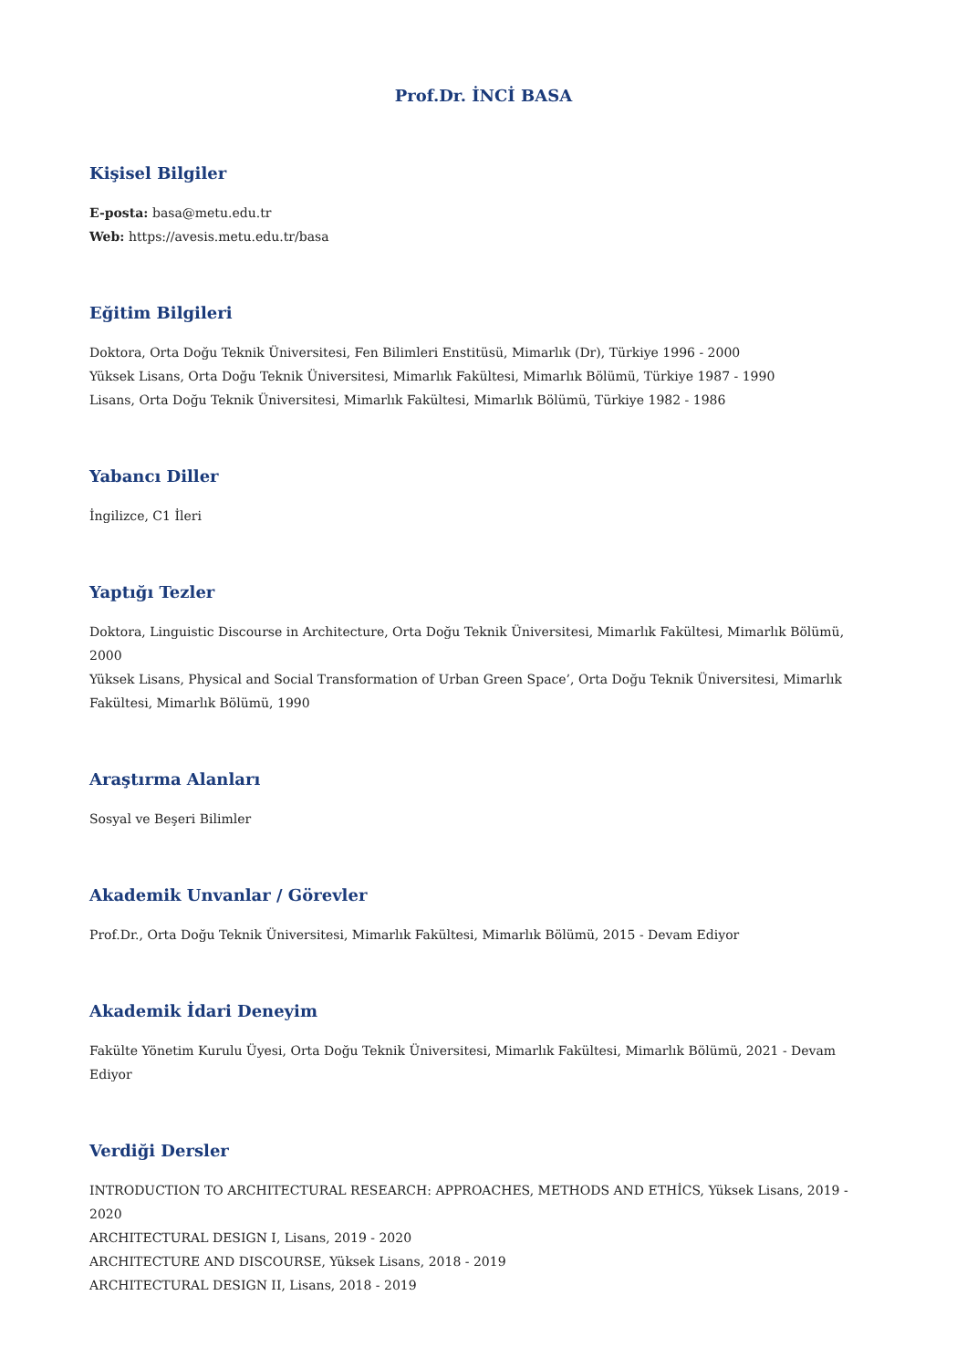Prof.Dr. İNCİ BASA
Kişisel Bilgiler
E-posta: basa@metu.edu.tr
Web: https://avesis.metu.edu.tr/basa
Eğitim Bilgileri
Doktora, Orta Doğu Teknik Üniversitesi, Fen Bilimleri Enstitüsü, Mimarlık (Dr), Türkiye 1996 - 2000
Yüksek Lisans, Orta Doğu Teknik Üniversitesi, Mimarlık Fakültesi, Mimarlık Bölümü, Türkiye 1987 - 1990
Lisans, Orta Doğu Teknik Üniversitesi, Mimarlık Fakültesi, Mimarlık Bölümü, Türkiye 1982 - 1986
Yabancı Diller
İngilizce, C1 İleri
Yaptığı Tezler
Doktora, Linguistic Discourse in Architecture, Orta Doğu Teknik Üniversitesi, Mimarlık Fakültesi, Mimarlık Bölümü, 2000
Yüksek Lisans, Physical and Social Transformation of Urban Green Space’, Orta Doğu Teknik Üniversitesi, Mimarlık Fakültesi, Mimarlık Bölümü, 1990
Araştırma Alanları
Sosyal ve Beşeri Bilimler
Akademik Unvanlar / Görevler
Prof.Dr., Orta Doğu Teknik Üniversitesi, Mimarlık Fakültesi, Mimarlık Bölümü, 2015 - Devam Ediyor
Akademik İdari Deneyim
Fakülte Yönetim Kurulu Üyesi, Orta Doğu Teknik Üniversitesi, Mimarlık Fakültesi, Mimarlık Bölümü, 2021 - Devam Ediyor
Verdiği Dersler
INTRODUCTION TO ARCHITECTURAL RESEARCH: APPROACHES, METHODS AND ETHİCS, Yüksek Lisans, 2019 - 2020
ARCHITECTURAL DESIGN I, Lisans, 2019 - 2020
ARCHITECTURE AND DISCOURSE, Yüksek Lisans, 2018 - 2019
ARCHITECTURAL DESIGN II, Lisans, 2018 - 2019